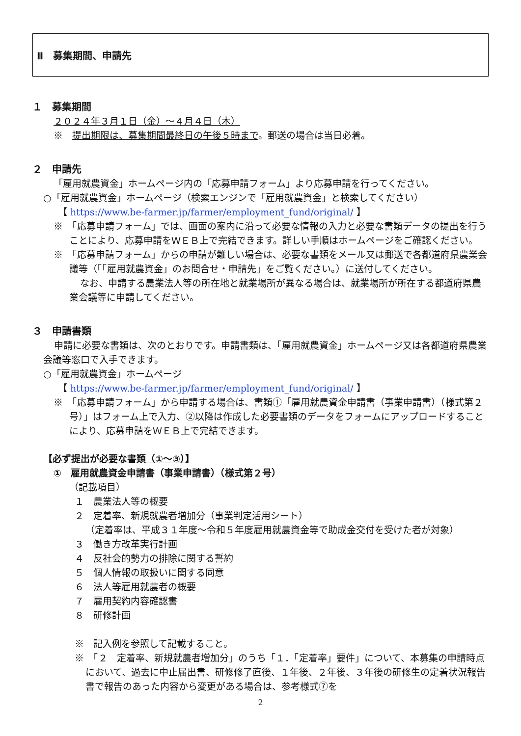Ⅱ　募集期間、申請先
１　募集期間
２０２４年３月１日（金）～４月４日（木）
※　提出期限は、募集期間最終日の午後５時まで。郵送の場合は当日必着。
２　申請先
「雇用就農資金」ホームページ内の「応募申請フォーム」より応募申請を行ってください。
○「雇用就農資金」ホームページ（検索エンジンで「雇用就農資金」と検索してください）
【 https://www.be-farmer.jp/farmer/employment_fund/original/ 】
※　「応募申請フォーム」では、画面の案内に沿って必要な情報の入力と必要な書類データの提出を行うことにより、応募申請をＷＥＢ上で完結できます。詳しい手順はホームページをご確認ください。
※　「応募申請フォーム」からの申請が難しい場合は、必要な書類をメール又は郵送で各都道府県農業会議等（「「雇用就農資金」のお問合せ・申請先」をご覧ください。）に送付してください。
なお、申請する農業法人等の所在地と就業場所が異なる場合は、就業場所が所在する都道府県農業会議等に申請してください。
３　申請書類
申請に必要な書類は、次のとおりです。申請書類は、「雇用就農資金」ホームページ又は各都道府県農業会議等窓口で入手できます。
○「雇用就農資金」ホームページ
【 https://www.be-farmer.jp/farmer/employment_fund/original/ 】
※　「応募申請フォーム」から申請する場合は、書類①「雇用就農資金申請書（事業申請書）（様式第２号）」はフォーム上で入力、②以降は作成した必要書類のデータをフォームにアップロードすることにより、応募申請をＷＥＢ上で完結できます。
【必ず提出が必要な書類（①～③）】
①　雇用就農資金申請書（事業申請書）（様式第２号）
（記載項目）
１　農業法人等の概要
２　定着率、新規就農者増加分（事業判定活用シート）
（定着率は、平成３１年度～令和５年度雇用就農資金等で助成金交付を受けた者が対象）
３　働き方改革実行計画
４　反社会的勢力の排除に関する誓約
５　個人情報の取扱いに関する同意
６　法人等雇用就農者の概要
７　雇用契約内容確認書
８　研修計画
※　記入例を参照して記載すること。
※　「２　定着率、新規就農者増加分」のうち「１．「定着率」要件」について、本募集の申請時点において、過去に中止届出書、研修修了直後、１年後、２年後、３年後の研修生の定着状況報告書で報告のあった内容から変更がある場合は、参考様式⑦を
2